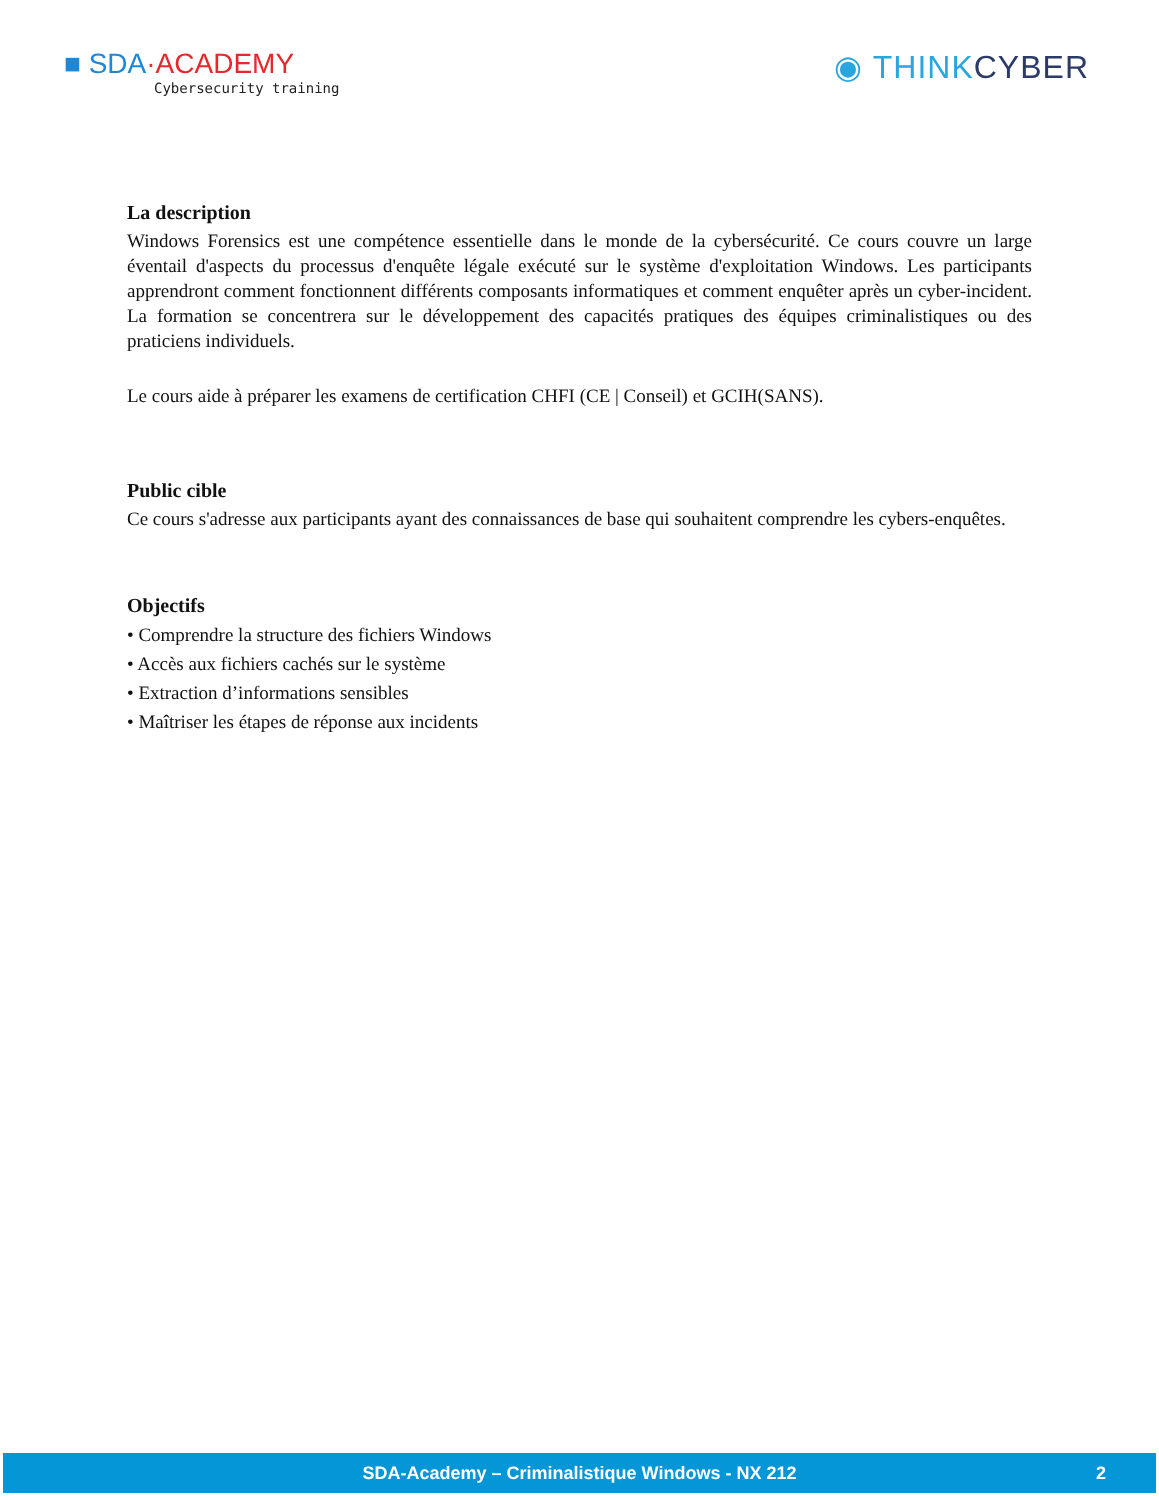■ SDA·ACADEMY
Cybersecurity training
◉ THINKCYBER
La description
Windows Forensics est une compétence essentielle dans le monde de la cybersécurité. Ce cours couvre un large éventail d'aspects du processus d'enquête légale exécuté sur le système d'exploitation Windows. Les participants apprendront comment fonctionnent différents composants informatiques et comment enquêter après un cyber-incident. La formation se concentrera sur le développement des capacités pratiques des équipes criminalistiques ou des praticiens individuels.
Le cours aide à préparer les examens de certification CHFI (CE | Conseil) et GCIH(SANS).
Public cible
Ce cours s'adresse aux participants ayant des connaissances de base qui souhaitent comprendre les cybers-enquêtes.
Objectifs
• Comprendre la structure des fichiers Windows
• Accès aux fichiers cachés sur le système
• Extraction d’informations sensibles
• Maîtriser les étapes de réponse aux incidents
SDA-Academy – Criminalistique Windows - NX 212 2